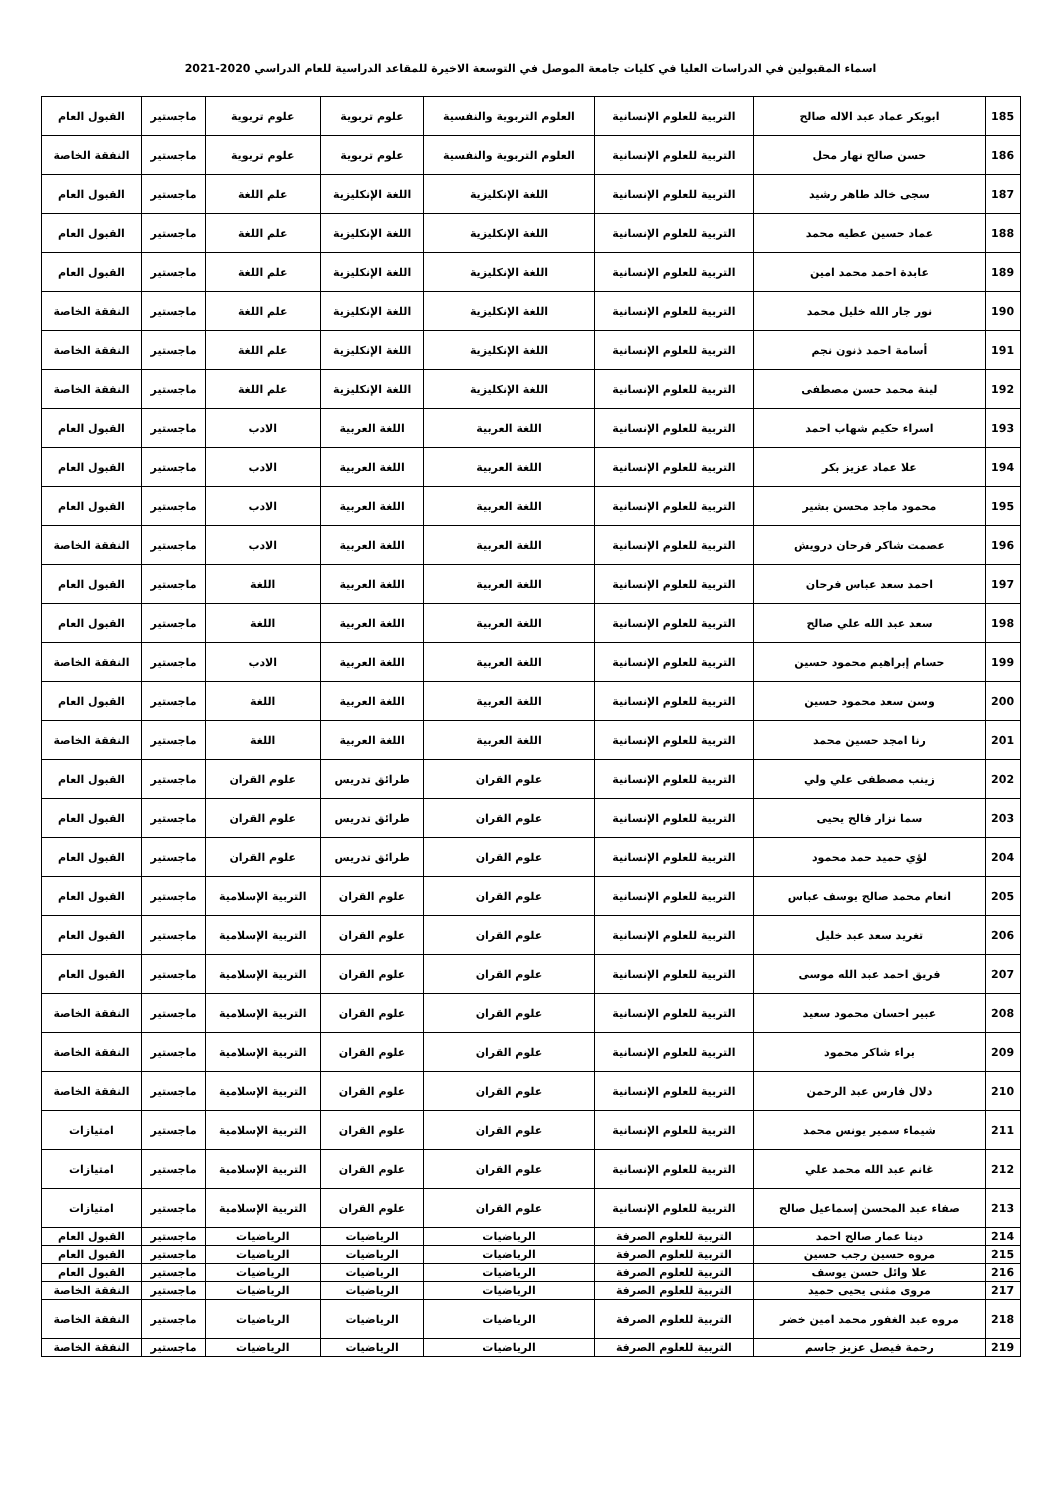اسماء المقبولين في الدراسات العليا في كليات جامعة الموصل في التوسعة الاخيرة للمقاعد الدراسية للعام الدراسي 2020-2021
| 185 | ابوبكر عماد عبد الاله صالح | التربية للعلوم الإنسانية | العلوم التربوية والنفسية | علوم تربوية | علوم تربوية | ماجستير | القبول العام |
| 186 | حسن صالح نهار محل | التربية للعلوم الإنسانية | العلوم التربوية والنفسية | علوم تربوية | علوم تربوية | ماجستير | النفقة الخاصة |
| 187 | سجى خالد طاهر رشيد | التربية للعلوم الإنسانية | اللغة الإنكليزية | اللغة الإنكليزية | علم اللغة | ماجستير | القبول العام |
| 188 | عماد حسين عطيه محمد | التربية للعلوم الإنسانية | اللغة الإنكليزية | اللغة الإنكليزية | علم اللغة | ماجستير | القبول العام |
| 189 | عابدة احمد محمد امين | التربية للعلوم الإنسانية | اللغة الإنكليزية | اللغة الإنكليزية | علم اللغة | ماجستير | القبول العام |
| 190 | نور جار الله خليل محمد | التربية للعلوم الإنسانية | اللغة الإنكليزية | اللغة الإنكليزية | علم اللغة | ماجستير | النفقة الخاصة |
| 191 | أسامة احمد ذنون نجم | التربية للعلوم الإنسانية | اللغة الإنكليزية | اللغة الإنكليزية | علم اللغة | ماجستير | النفقة الخاصة |
| 192 | لينة محمد حسن مصطفى | التربية للعلوم الإنسانية | اللغة الإنكليزية | اللغة الإنكليزية | علم اللغة | ماجستير | النفقة الخاصة |
| 193 | اسراء حكيم شهاب احمد | التربية للعلوم الإنسانية | اللغة العربية | اللغة العربية | الادب | ماجستير | القبول العام |
| 194 | علا عماد عزيز بكر | التربية للعلوم الإنسانية | اللغة العربية | اللغة العربية | الادب | ماجستير | القبول العام |
| 195 | محمود ماجد محسن بشير | التربية للعلوم الإنسانية | اللغة العربية | اللغة العربية | الادب | ماجستير | القبول العام |
| 196 | عصمت شاكر فرحان درويش | التربية للعلوم الإنسانية | اللغة العربية | اللغة العربية | الادب | ماجستير | النفقة الخاصة |
| 197 | احمد سعد عباس فرحان | التربية للعلوم الإنسانية | اللغة العربية | اللغة العربية | اللغة | ماجستير | القبول العام |
| 198 | سعد عبد الله علي صالح | التربية للعلوم الإنسانية | اللغة العربية | اللغة العربية | اللغة | ماجستير | القبول العام |
| 199 | حسام إبراهيم محمود حسين | التربية للعلوم الإنسانية | اللغة العربية | اللغة العربية | الادب | ماجستير | النفقة الخاصة |
| 200 | وسن سعد محمود حسين | التربية للعلوم الإنسانية | اللغة العربية | اللغة العربية | اللغة | ماجستير | القبول العام |
| 201 | رنا امجد حسين محمد | التربية للعلوم الإنسانية | اللغة العربية | اللغة العربية | اللغة | ماجستير | النفقة الخاصة |
| 202 | زينب مصطفى علي ولي | التربية للعلوم الإنسانية | علوم القران | طرائق تدريس | علوم القران | ماجستير | القبول العام |
| 203 | سما نزار فالح يحيى | التربية للعلوم الإنسانية | علوم القران | طرائق تدريس | علوم القران | ماجستير | القبول العام |
| 204 | لؤي حميد حمد محمود | التربية للعلوم الإنسانية | علوم القران | طرائق تدريس | علوم القران | ماجستير | القبول العام |
| 205 | انعام محمد صالح يوسف عباس | التربية للعلوم الإنسانية | علوم القران | علوم القران | التربية الإسلامية | ماجستير | القبول العام |
| 206 | تغريد سعد عبد خليل | التربية للعلوم الإنسانية | علوم القران | علوم القران | التربية الإسلامية | ماجستير | القبول العام |
| 207 | فريق احمد عبد الله موسى | التربية للعلوم الإنسانية | علوم القران | علوم القران | التربية الإسلامية | ماجستير | القبول العام |
| 208 | عبير احسان محمود سعيد | التربية للعلوم الإنسانية | علوم القران | علوم القران | التربية الإسلامية | ماجستير | النفقة الخاصة |
| 209 | براء شاكر محمود | التربية للعلوم الإنسانية | علوم القران | علوم القران | التربية الإسلامية | ماجستير | النفقة الخاصة |
| 210 | دلال فارس عبد الرحمن | التربية للعلوم الإنسانية | علوم القران | علوم القران | التربية الإسلامية | ماجستير | النفقة الخاصة |
| 211 | شيماء سمير يونس محمد | التربية للعلوم الإنسانية | علوم القران | علوم القران | التربية الإسلامية | ماجستير | امتيازات |
| 212 | غانم عبد الله محمد علي | التربية للعلوم الإنسانية | علوم القران | علوم القران | التربية الإسلامية | ماجستير | امتيازات |
| 213 | صفاء عبد المحسن إسماعيل صالح | التربية للعلوم الإنسانية | علوم القران | علوم القران | التربية الإسلامية | ماجستير | امتيازات |
| 214 | دينا عمار صالح احمد | التربية للعلوم الصرفة | الرياضيات | الرياضيات | الرياضيات | ماجستير | القبول العام |
| 215 | مروه حسين رجب حسين | التربية للعلوم الصرفة | الرياضيات | الرياضيات | الرياضيات | ماجستير | القبول العام |
| 216 | علا وائل حسن يوسف | التربية للعلوم الصرفة | الرياضيات | الرياضيات | الرياضيات | ماجستير | القبول العام |
| 217 | مروى مثنى يحيى حميد | التربية للعلوم الصرفة | الرياضيات | الرياضيات | الرياضيات | ماجستير | النفقة الخاصة |
| 218 | مروه عبد الغفور محمد امين خضر | التربية للعلوم الصرفة | الرياضيات | الرياضيات | الرياضيات | ماجستير | النفقة الخاصة |
| 219 | رحمة فيصل عزيز جاسم | التربية للعلوم الصرفة | الرياضيات | الرياضيات | الرياضيات | ماجستير | النفقة الخاصة |